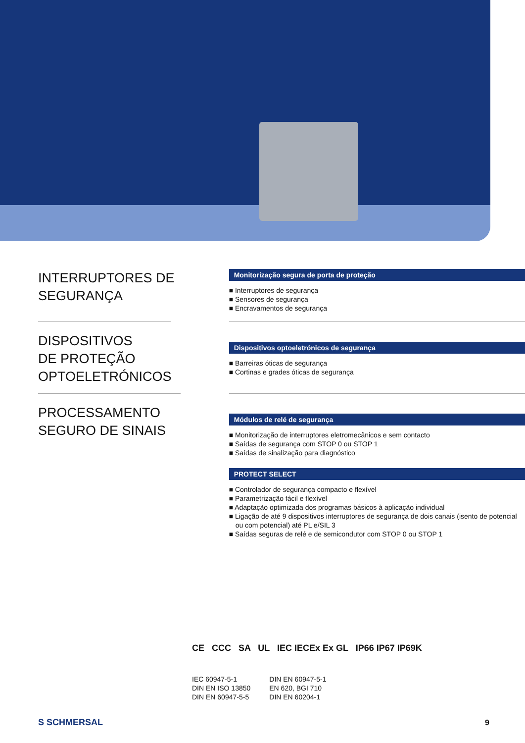INTERRUPTORES DE SEGURANÇA
Monitorização segura de porta de proteção
■ Interruptores de segurança
■ Sensores de segurança
■ Encravamentos de segurança
DISPOSITIVOS
DE PROTEÇÃO
OPTOELETRÓNICOS
Dispositivos optoeletrónicos de segurança
■ Barreiras óticas de segurança
■ Cortinas e grades óticas de segurança
PROCESSAMENTO SEGURO DE SINAIS
Módulos de relé de segurança
■ Monitorização de interruptores eletromecânicos e sem contacto
■ Saídas de segurança com STOP 0 ou STOP 1
■ Saídas de sinalização para diagnóstico
PROTECT SELECT
■ Controlador de segurança compacto e flexível
■ Parametrização fácil e flexível
■ Adaptação optimizada dos programas básicos à aplicação individual
■ Ligação de até 9 dispositivos interruptores de segurança de dois canais (isento de potencial ou com potencial) até PL e/SIL 3
■ Saídas seguras de relé e de semicondutor com STOP 0 ou STOP 1
CE CCC SA UL IEC IECEx Ex GL IP66 IP67 IP69K
IEC 60947-5-1
DIN EN ISO 13850
DIN EN 60947-5-5
DIN EN 60947-5-1
EN 620, BGI 710
DIN EN 60204-1
S SCHMERSAL 9